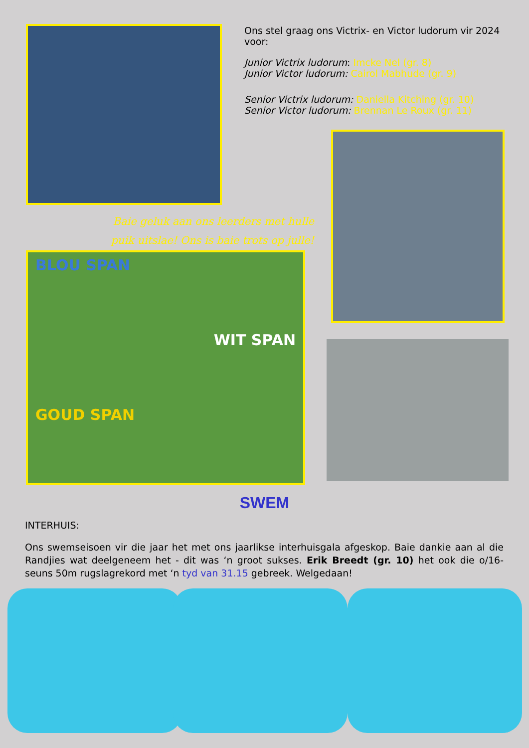Ons stel graag ons Victrix- en Victor ludorum vir 2024 voor:
Junior Victrix ludorum: Imcke Nel (gr. 8)
Junior Victor ludorum: Cairol Mabhude (gr. 9)
Senior Victrix ludorum: Daniella Kitching (gr. 10)
Senior Victor ludorum: Brennan Le Roux (gr. 11)
Baie geluk aan ons leerders met hulle puik uitslae! Ons is baie trots op julle!
BLOU SPAN
WIT SPAN
GOUD SPAN
SWEM
INTERHUIS:
Ons swemseisoen vir die jaar het met ons jaarlikse interhuisgala afgeskop. Baie dankie aan al die Randjies wat deelgeneem het - dit was ‘n groot sukses. Erik Breedt (gr. 10) het ook die o/16-seuns 50m rugslagrekord met ‘n tyd van 31.15 gebreek. Welgedaan!